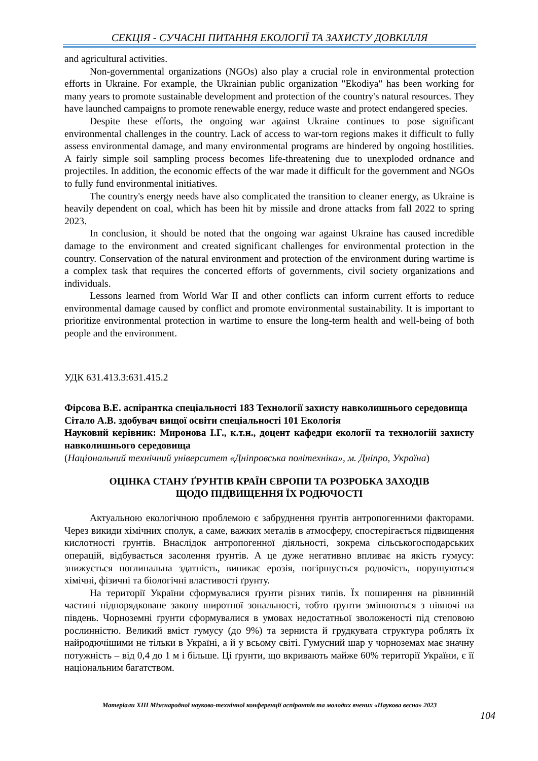СЕКЦІЯ - СУЧАСНІ ПИТАННЯ ЕКОЛОГІЇ ТА ЗАХИСТУ ДОВКІЛЛЯ
and agricultural activities.
Non-governmental organizations (NGOs) also play a crucial role in environmental protection efforts in Ukraine. For example, the Ukrainian public organization "Ekodiya" has been working for many years to promote sustainable development and protection of the country's natural resources. They have launched campaigns to promote renewable energy, reduce waste and protect endangered species.
Despite these efforts, the ongoing war against Ukraine continues to pose significant environmental challenges in the country. Lack of access to war-torn regions makes it difficult to fully assess environmental damage, and many environmental programs are hindered by ongoing hostilities. A fairly simple soil sampling process becomes life-threatening due to unexploded ordnance and projectiles. In addition, the economic effects of the war made it difficult for the government and NGOs to fully fund environmental initiatives.
The country's energy needs have also complicated the transition to cleaner energy, as Ukraine is heavily dependent on coal, which has been hit by missile and drone attacks from fall 2022 to spring 2023.
In conclusion, it should be noted that the ongoing war against Ukraine has caused incredible damage to the environment and created significant challenges for environmental protection in the country. Conservation of the natural environment and protection of the environment during wartime is a complex task that requires the concerted efforts of governments, civil society organizations and individuals.
Lessons learned from World War II and other conflicts can inform current efforts to reduce environmental damage caused by conflict and promote environmental sustainability. It is important to prioritize environmental protection in wartime to ensure the long-term health and well-being of both people and the environment.
УДК 631.413.3:631.415.2
Фірсова В.Е. аспірантка спеціальності 183 Технології захисту навколишнього середовища
Сітало А.В. здобувач вищої освіти спеціальності 101 Екологія
Науковий керівник: Миронова І.Г., к.т.н., доцент кафедри екології та технологій захисту навколишнього середовища
(Національний технічний університет «Дніпровська політехніка», м. Дніпро, Україна)
ОЦІНКА СТАНУ ҐРУНТІВ КРАЇН ЄВРОПИ ТА РОЗРОБКА ЗАХОДІВ
ЩОДО ПІДВИЩЕННЯ ЇХ РОДЮЧОСТІ
Актуальною екологічною проблемою є забруднення ґрунтів антропогенними факторами. Через викиди хімічних сполук, а саме, важких металів в атмосферу, спостерігається підвищення кислотності ґрунтів. Внаслідок антропогенної діяльності, зокрема сільськогосподарських операцій, відбувається засолення ґрунтів. А це дуже негативно впливає на якість гумусу: знижується поглинальна здатність, виникає ерозія, погіршується родючість, порушуються хімічні, фізичні та біологічні властивості ґрунту.
На території України сформувалися ґрунти різних типів. Їх поширення на рівнинній частині підпорядковане закону широтної зональності, тобто ґрунти змінюються з півночі на південь. Чорноземні ґрунти сформувалися в умовах недостатньої зволоженості під степовою рослинністю. Великий вміст гумусу (до 9%) та зерниста й грудкувата структура роблять їх найродючішими не тільки в Україні, а й у всьому світі. Гумусний шар у чорноземах має значну потужність – від 0,4 до 1 м і більше. Ці ґрунти, що вкривають майже 60% території України, є її національним багатством.
Матеріали XIII Міжнародної науково-технічної конференції аспірантів та молодих вчених «Наукова весна» 2023
104